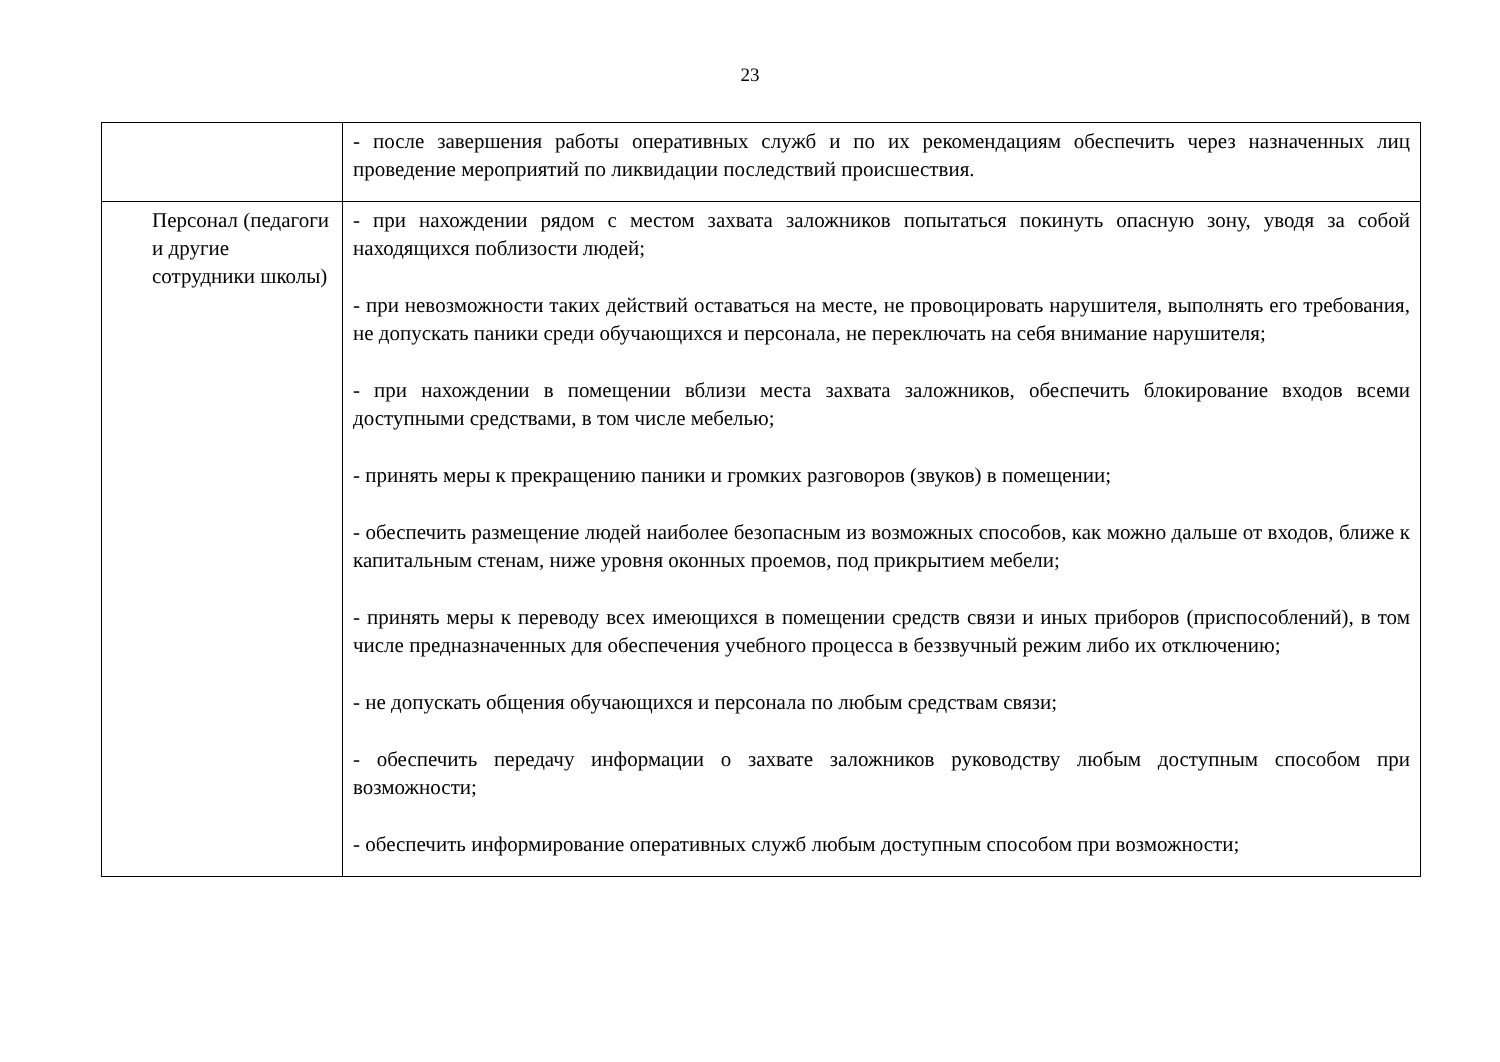23
| | - после завершения работы оперативных служб и по их рекомендациям обеспечить через назначенных лиц проведение мероприятий по ликвидации последствий происшествия. |
| Персонал (педагоги и другие сотрудники школы) | - при нахождении рядом с местом захвата заложников попытаться покинуть опасную зону, уводя за собой находящихся поблизости людей; - при невозможности таких действий оставаться на месте, не провоцировать нарушителя, выполнять его требования, не допускать паники среди обучающихся и персонала, не переключать на себя внимание нарушителя; - при нахождении в помещении вблизи места захвата заложников, обеспечить блокирование входов всеми доступными средствами, в том числе мебелью; - принять меры к прекращению паники и громких разговоров (звуков) в помещении; - обеспечить размещение людей наиболее безопасным из возможных способов, как можно дальше от входов, ближе к капитальным стенам, ниже уровня оконных проемов, под прикрытием мебели; - принять меры к переводу всех имеющихся в помещении средств связи и иных приборов (приспособлений), в том числе предназначенных для обеспечения учебного процесса в беззвучный режим либо их отключению; - не допускать общения обучающихся и персонала по любым средствам связи; - обеспечить передачу информации о захвате заложников руководству любым доступным способом при возможности; - обеспечить информирование оперативных служб любым доступным способом при возможности; |